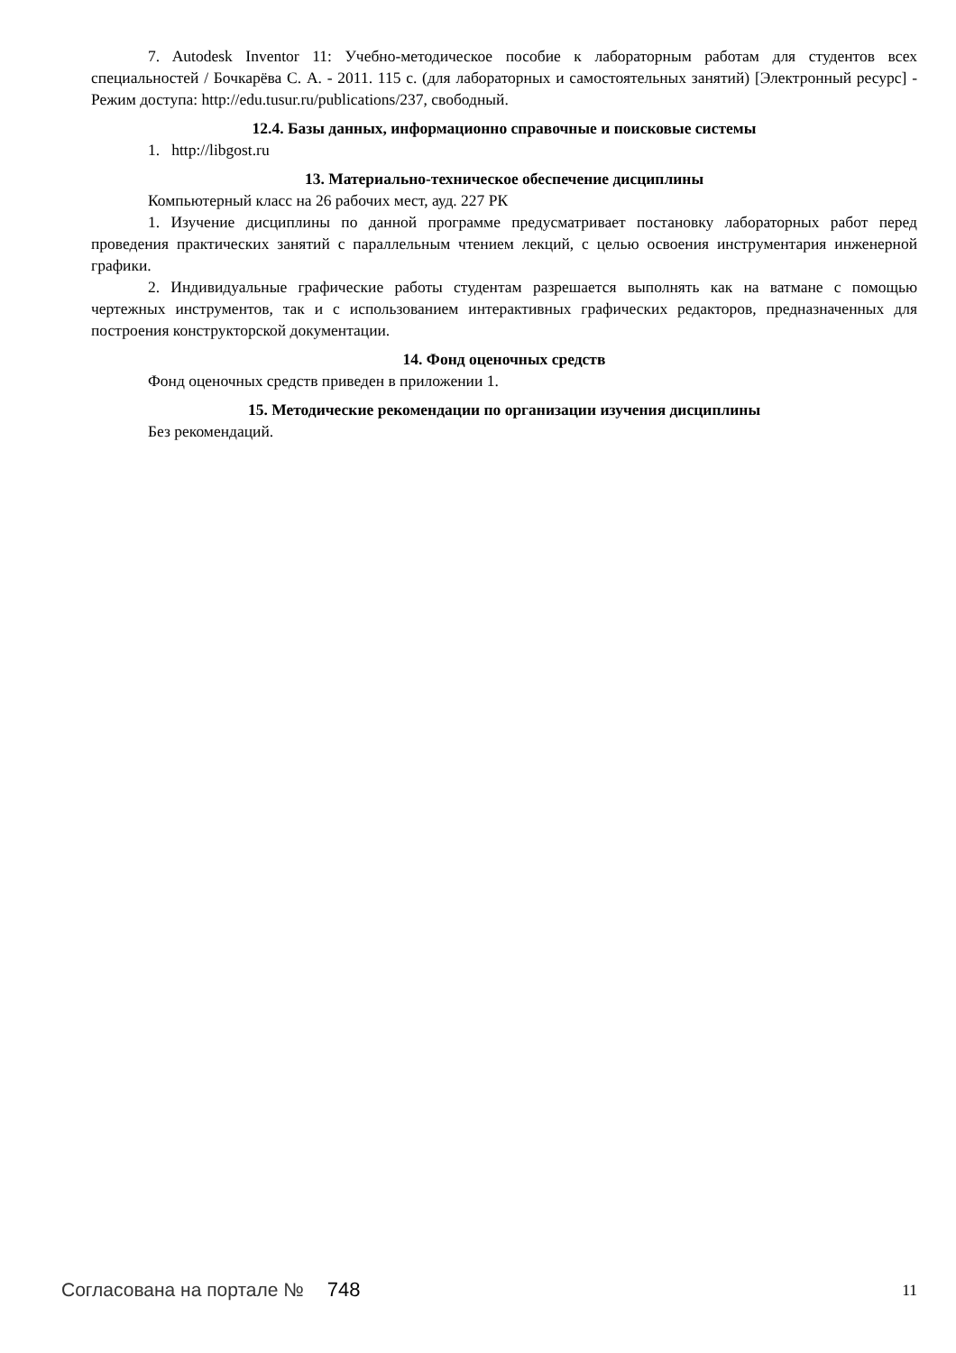7. Autodesk Inventor 11: Учебно-методическое пособие к лабораторным работам для студентов всех специальностей / Бочкарёва С. А. - 2011. 115 с. (для лабораторных и самостоятельных занятий) [Электронный ресурс] - Режим доступа: http://edu.tusur.ru/publications/237, свободный.
12.4. Базы данных, информационно справочные и поисковые системы
1. http://libgost.ru
13. Материально-техническое обеспечение дисциплины
Компьютерный класс на 26 рабочих мест, ауд. 227 РК
1. Изучение дисциплины по данной программе предусматривает постановку лабораторных работ перед проведения практических занятий с параллельным чтением лекций, с целью освоения инструментария инженерной графики.
2. Индивидуальные графические работы студентам разрешается выполнять как на ватмане с помощью чертежных инструментов, так и с использованием интерактивных графических редакторов, предназначенных для построения конструкторской документации.
14. Фонд оценочных средств
Фонд оценочных средств приведен в приложении 1.
15. Методические рекомендации по организации изучения дисциплины
Без рекомендаций.
Согласована на портале № 748 11